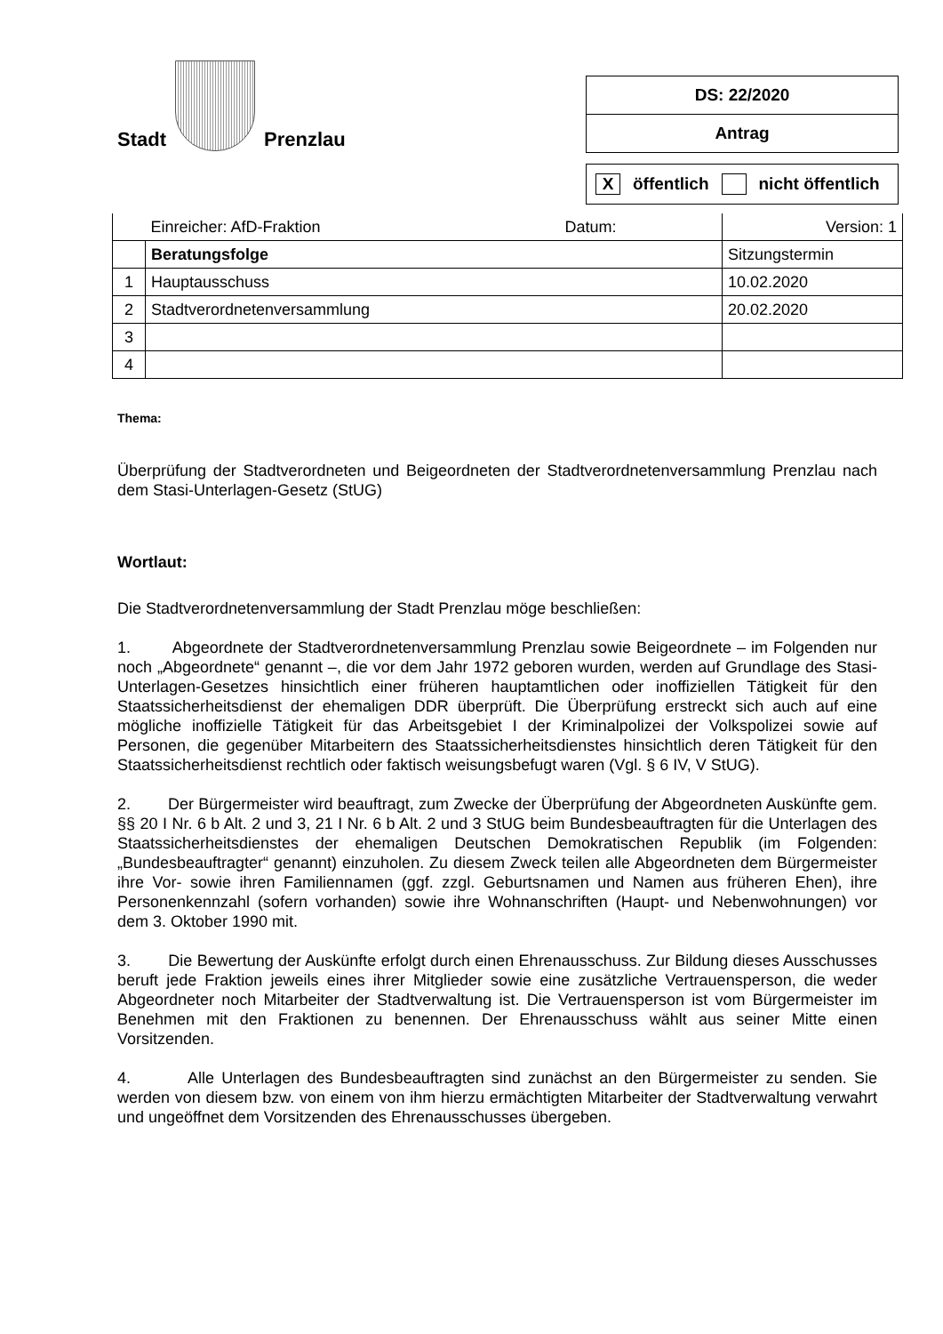Stadt
Prenzlau
DS: 22/2020
Antrag
X öffentlich nicht öffentlich
| | Einreicher: AfD-Fraktion Datum: | Version: 1 |
| | Beratungsfolge | Sitzungstermin |
| 1 | Hauptausschuss | 10.02.2020 |
| 2 | Stadtverordnetenversammlung | 20.02.2020 |
| 3 | | |
| 4 | | |
Thema:
Überprüfung der Stadtverordneten und Beigeordneten der Stadtverordnetenversammlung Prenzlau nach dem Stasi-Unterlagen-Gesetz (StUG)
Wortlaut:
Die Stadtverordnetenversammlung der Stadt Prenzlau möge beschließen:
1. Abgeordnete der Stadtverordnetenversammlung Prenzlau sowie Beigeordnete – im Folgenden nur noch „Abgeordnete“ genannt –, die vor dem Jahr 1972 geboren wurden, werden auf Grundlage des Stasi-Unterlagen-Gesetzes hinsichtlich einer früheren hauptamtlichen oder inoffiziellen Tätigkeit für den Staatssicherheitsdienst der ehemaligen DDR überprüft. Die Überprüfung erstreckt sich auch auf eine mögliche inoffizielle Tätigkeit für das Arbeitsgebiet I der Kriminalpolizei der Volkspolizei sowie auf Personen, die gegenüber Mitarbeitern des Staatssicherheitsdienstes hinsichtlich deren Tätigkeit für den Staatssicherheitsdienst rechtlich oder faktisch weisungsbefugt waren (Vgl. § 6 IV, V StUG).
2. Der Bürgermeister wird beauftragt, zum Zwecke der Überprüfung der Abgeordneten Auskünfte gem. §§ 20 I Nr. 6 b Alt. 2 und 3, 21 I Nr. 6 b Alt. 2 und 3 StUG beim Bundesbeauftragten für die Unterlagen des Staatssicherheitsdienstes der ehemaligen Deutschen Demokratischen Republik (im Folgenden: „Bundesbeauftragter“ genannt) einzuholen. Zu diesem Zweck teilen alle Abgeordneten dem Bürgermeister ihre Vor- sowie ihren Familiennamen (ggf. zzgl. Geburtsnamen und Namen aus früheren Ehen), ihre Personenkennzahl (sofern vorhanden) sowie ihre Wohnanschriften (Haupt- und Nebenwohnungen) vor dem 3. Oktober 1990 mit.
3. Die Bewertung der Auskünfte erfolgt durch einen Ehrenausschuss. Zur Bildung dieses Ausschusses beruft jede Fraktion jeweils eines ihrer Mitglieder sowie eine zusätzliche Vertrauensperson, die weder Abgeordneter noch Mitarbeiter der Stadtverwaltung ist. Die Vertrauensperson ist vom Bürgermeister im Benehmen mit den Fraktionen zu benennen. Der Ehrenausschuss wählt aus seiner Mitte einen Vorsitzenden.
4. Alle Unterlagen des Bundesbeauftragten sind zunächst an den Bürgermeister zu senden. Sie werden von diesem bzw. von einem von ihm hierzu ermächtigten Mitarbeiter der Stadtverwaltung verwahrt und ungeöffnet dem Vorsitzenden des Ehrenausschusses übergeben.